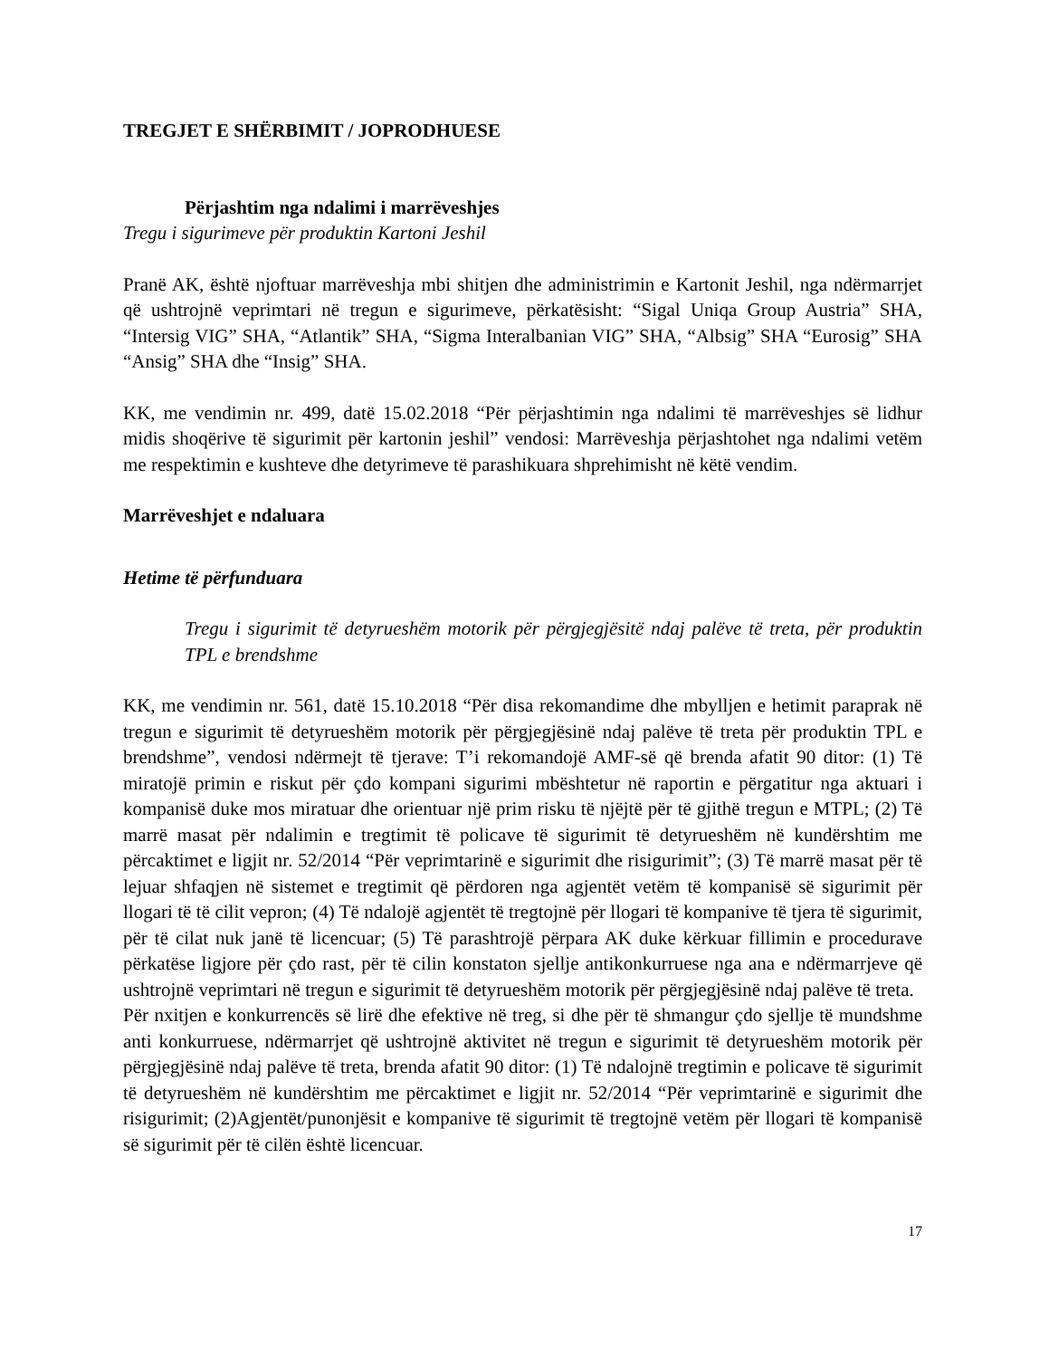TREGJET E SHËRBIMIT / JOPRODHUESE
Përjashtim nga ndalimi i marrëveshjes
Tregu i sigurimeve për produktin Kartoni Jeshil
Pranë AK, është njoftuar marrëveshja mbi shitjen dhe administrimin e Kartonit Jeshil, nga ndërmarrjet që ushtrojnë veprimtari në tregun e sigurimeve, përkatësisht: “Sigal Uniqa Group Austria” SHA, “Intersig VIG” SHA, “Atlantik” SHA, “Sigma Interalbanian VIG” SHA, “Albsig” SHA “Eurosig” SHA “Ansig” SHA dhe “Insig” SHA.
KK, me vendimin nr. 499, datë 15.02.2018 “Për përjashtimin nga ndalimi të marrëveshjes së lidhur midis shoqërive të sigurimit për kartonin jeshil” vendosi: Marrëveshja përjashtohet nga ndalimi vetëm me respektimin e kushteve dhe detyrimeve të parashikuara shprehimisht në këtë vendim.
Marrëveshjet e ndaluara
Hetime të përfunduara
Tregu i sigurimit të detyrueshëm motorik për përgjegjësitë ndaj palëve të treta, për produktin TPL e brendshme
KK, me vendimin nr. 561, datë 15.10.2018 “Për disa rekomandime dhe mbylljen e hetimit paraprak në tregun e sigurimit të detyrueshëm motorik për përgjegjësinë ndaj palëve të treta për produktin TPL e brendshme”, vendosi ndërmejt të tjerave: T’i rekomandojë AMF-së që brenda afatit 90 ditor: (1) Të miratojë primin e riskut për çdo kompani sigurimi mbështetur në raportin e përgatitur nga aktuari i kompanisë duke mos miratuar dhe orientuar një prim risku të njëjtë për të gjithë tregun e MTPL; (2) Të marrë masat për ndalimin e tregtimit të policave të sigurimit të detyrueshëm në kundërshtim me përcaktimet e ligjit nr. 52/2014 “Për veprimtarinë e sigurimit dhe risigurimit”; (3) Të marrë masat për të lejuar shfaqjen në sistemet e tregtimit që përdoren nga agjentët vetëm të kompanisë së sigurimit për llogari të të cilit vepron; (4) Të ndalojë agjentët të tregtojnë për llogari të kompanive të tjera të sigurimit, për të cilat nuk janë të licencuar; (5) Të parashtrojë përpara AK duke kërkuar fillimin e procedurave përkatëse ligjore për çdo rast, për të cilin konstaton sjellje antikonkurruese nga ana e ndërmarrjeve që ushtrojnë veprimtari në tregun e sigurimit të detyrueshëm motorik për përgjegjësinë ndaj palëve të treta.
Për nxitjen e konkurrencës së lirë dhe efektive në treg, si dhe për të shmangur çdo sjellje të mundshme anti konkurruese, ndërmarrjet që ushtrojnë aktivitet në tregun e sigurimit të detyrueshëm motorik për përgjegjësinë ndaj palëve të treta, brenda afatit 90 ditor: (1) Të ndalojnë tregtimin e policave të sigurimit të detyrueshëm në kundërshtim me përcaktimet e ligjit nr. 52/2014 “Për veprimtarinë e sigurimit dhe risigurimit; (2)Agjentët/punonjësit e kompanive të sigurimit të tregtojnë vetëm për llogari të kompanisë së sigurimit për të cilën është licencuar.
17